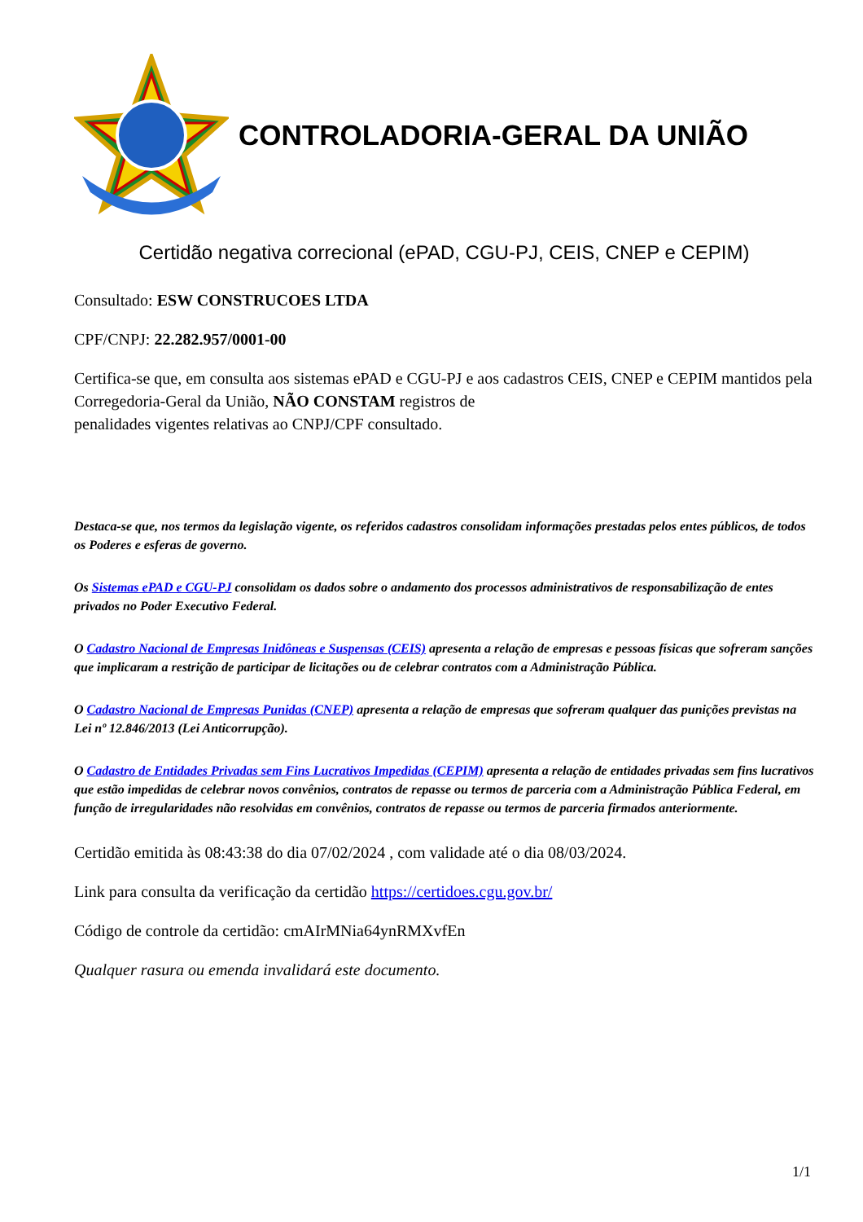CONTROLADORIA-GERAL DA UNIÃO
Certidão negativa correcional (ePAD, CGU-PJ, CEIS, CNEP e CEPIM)
Consultado: ESW CONSTRUCOES LTDA
CPF/CNPJ: 22.282.957/0001-00
Certifica-se que, em consulta aos sistemas ePAD e CGU-PJ e aos cadastros CEIS, CNEP e CEPIM mantidos pela Corregedoria-Geral da União, NÃO CONSTAM registros de
penalidades vigentes relativas ao CNPJ/CPF consultado.
Destaca-se que, nos termos da legislação vigente, os referidos cadastros consolidam informações prestadas pelos entes públicos, de todos os Poderes e esferas de governo.
Os Sistemas ePAD e CGU-PJ consolidam os dados sobre o andamento dos processos administrativos de responsabilização de entes privados no Poder Executivo Federal.
O Cadastro Nacional de Empresas Inidôneas e Suspensas (CEIS) apresenta a relação de empresas e pessoas físicas que sofreram sanções que implicaram a restrição de participar de licitações ou de celebrar contratos com a Administração Pública.
O Cadastro Nacional de Empresas Punidas (CNEP) apresenta a relação de empresas que sofreram qualquer das punições previstas na Lei nº 12.846/2013 (Lei Anticorrupção).
O Cadastro de Entidades Privadas sem Fins Lucrativos Impedidas (CEPIM) apresenta a relação de entidades privadas sem fins lucrativos que estão impedidas de celebrar novos convênios, contratos de repasse ou termos de parceria com a Administração Pública Federal, em função de irregularidades não resolvidas em convênios, contratos de repasse ou termos de parceria firmados anteriormente.
Certidão emitida às 08:43:38 do dia 07/02/2024 , com validade até o dia 08/03/2024.
Link para consulta da verificação da certidão https://certidoes.cgu.gov.br/
Código de controle da certidão: cmAIrMNia64ynRMXvfEn
Qualquer rasura ou emenda invalidará este documento.
1/1